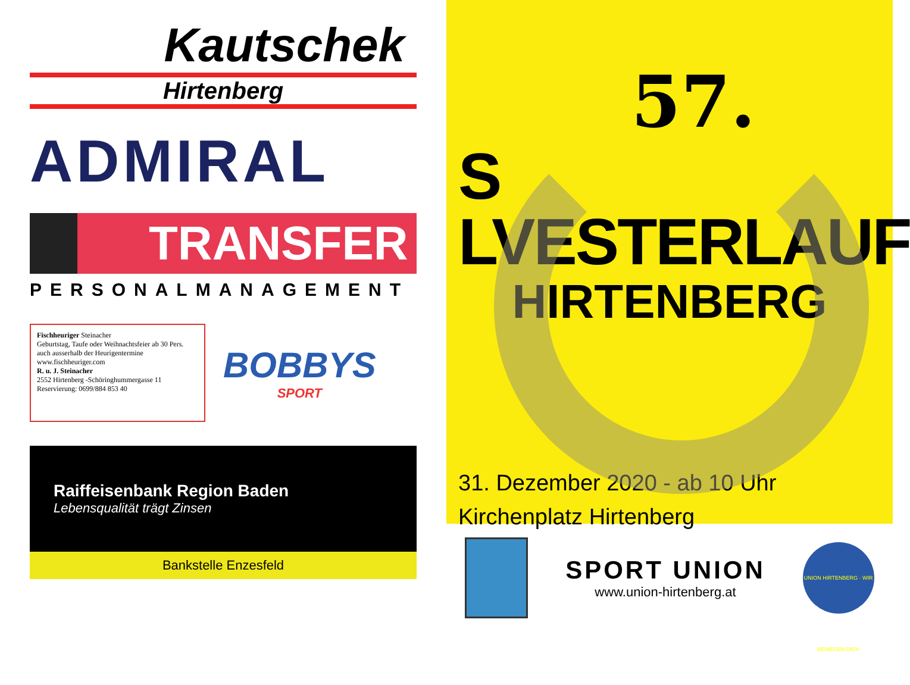Kautschek
Hirtenberg
ADMIRAL
TRANSFER
PERSONALMANAGEMENT
Fischheuriger Steinacher
Geburtstag, Taufe oder Weihnachtsfeier ab 30 Pers. auch ausserhalb der Heurigentermine
www.fischheuriger.com
R. u. J. Steinacher
2552 Hirtenberg -Schöringhummergasse 11
Reservierung: 0699/884 853 40
BOBBYS
SPORT
Raiffeisenbank Region Baden
Lebensqualität trägt Zinsen
Bankstelle Enzesfeld
57.
S LVESTERLAUF
HIRTENBERG
31. Dezember 2020 - ab 10 Uhr
Kirchenplatz Hirtenberg
SPORT UNION
www.union-hirtenberg.at
UNION HIRTENBERG · WIR BEWEGEN DICH